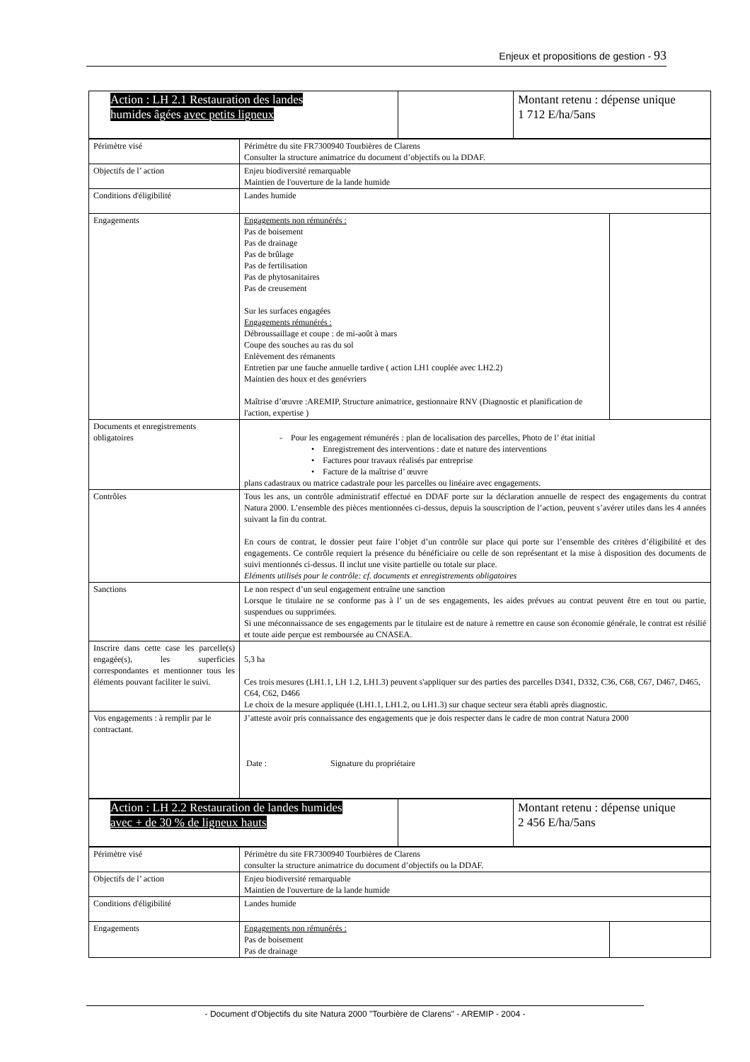Enjeux et propositions de gestion - 93
| Action : LH 2.1 Restauration des landes humides âgées avec petits ligneux | | Montant retenu : dépense unique 1 712 E/ha/5ans |
| Périmètre visé | Périmètre du site FR7300940 Tourbières de Clarens Consulter la structure animatrice du document d’objectifs ou la DDAF. | |
| Objectifs de l’ action | Enjeu biodiversité remarquable Maintien de l'ouverture de la lande humide | |
| Conditions d'éligibilité | Landes humide | |
| Engagements | Engagements non rémunérés : Pas de boisement Pas de drainage Pas de brûlage Pas de fertilisation Pas de phytosanitaires Pas de creusement Sur les surfaces engagées Engagements rémunérés : Débroussaillage et coupe : de mi-août à mars Coupe des souches au ras du sol Enlèvement des rémanents Entretien par une fauche annuelle tardive ( action LH1 couplée avec LH2.2) Maintien des houx et des genévriers Maîtrise d’œuvre :AREMIP, Structure animatrice, gestionnaire RNV (Diagnostic et planification de l'action, expertise ) | |
| Documents et enregistrements obligatoires | - Pour les engagement rémunérés : plan de localisation des parcelles, Photo de l’ état initial • Enregistrement des interventions : date et nature des interventions • Factures pour travaux réalisés par entreprise • Facture de la maîtrise d’ œuvre plans cadastraux ou matrice cadastrale pour les parcelles ou linéaire avec engagements. | |
| Contrôles | Tous les ans, un contrôle administratif effectué en DDAF porte sur la déclaration annuelle de respect des engagements du contrat Natura 2000. L’ensemble des pièces mentionnées ci-dessus, depuis la souscription de l’action, peuvent s’avérer utiles dans les 4 années suivant la fin du contrat. En cours de contrat, le dossier peut faire l’objet d’un contrôle sur place qui porte sur l’ensemble des critères d’éligibilité et des engagements. Ce contrôle requiert la présence du bénéficiaire ou celle de son représentant et la mise à disposition des documents de suivi mentionnés ci-dessus. Il inclut une visite partielle ou totale sur place. Eléments utilisés pour le contrôle: cf. documents et enregistrements obligatoires | |
| Sanctions | Le non respect d’un seul engagement entraîne une sanction Lorsque le titulaire ne se conforme pas à l’ un de ses engagements, les aides prévues au contrat peuvent être en tout ou partie, suspendues ou supprimées. Si une méconnaissance de ses engagements par le titulaire est de nature à remettre en cause son économie générale, le contrat est résilié et toute aide perçue est remboursée au CNASEA. | |
| Inscrire dans cette case les parcelle(s) engagée(s), les superficies correspondantes et mentionner tous les éléments pouvant faciliter le suivi. | 5,3 ha Ces trois mesures (LH1.1, LH 1.2, LH1.3) peuvent s'appliquer sur des parties des parcelles D341, D332, C36, C68, C67, D467, D465, C64, C62, D466 Le choix de la mesure appliquée (LH1.1, LH1.2, ou LH1.3) sur chaque secteur sera établi après diagnostic. | |
| Vos engagements : à remplir par le contractant. | J’atteste avoir pris connaissance des engagements que je dois respecter dans le cadre de mon contrat Natura 2000 Date : Signature du propriétaire | |
| Action : LH 2.2 Restauration de landes humides avec + de 30 % de ligneux hauts | | Montant retenu : dépense unique 2 456 E/ha/5ans |
| Périmètre visé | Périmètre du site FR7300940 Tourbières de Clarens consulter la structure animatrice du document d’objectifs ou la DDAF. | |
| Objectifs de l’ action | Enjeu biodiversité remarquable Maintien de l'ouverture de la lande humide | |
| Conditions d'éligibilité | Landes humide | |
| Engagements | Engagements non rémunérés : Pas de boisement Pas de drainage | |
- Document d'Objectifs du site Natura 2000 "Tourbière de Clarens" - AREMIP - 2004 -